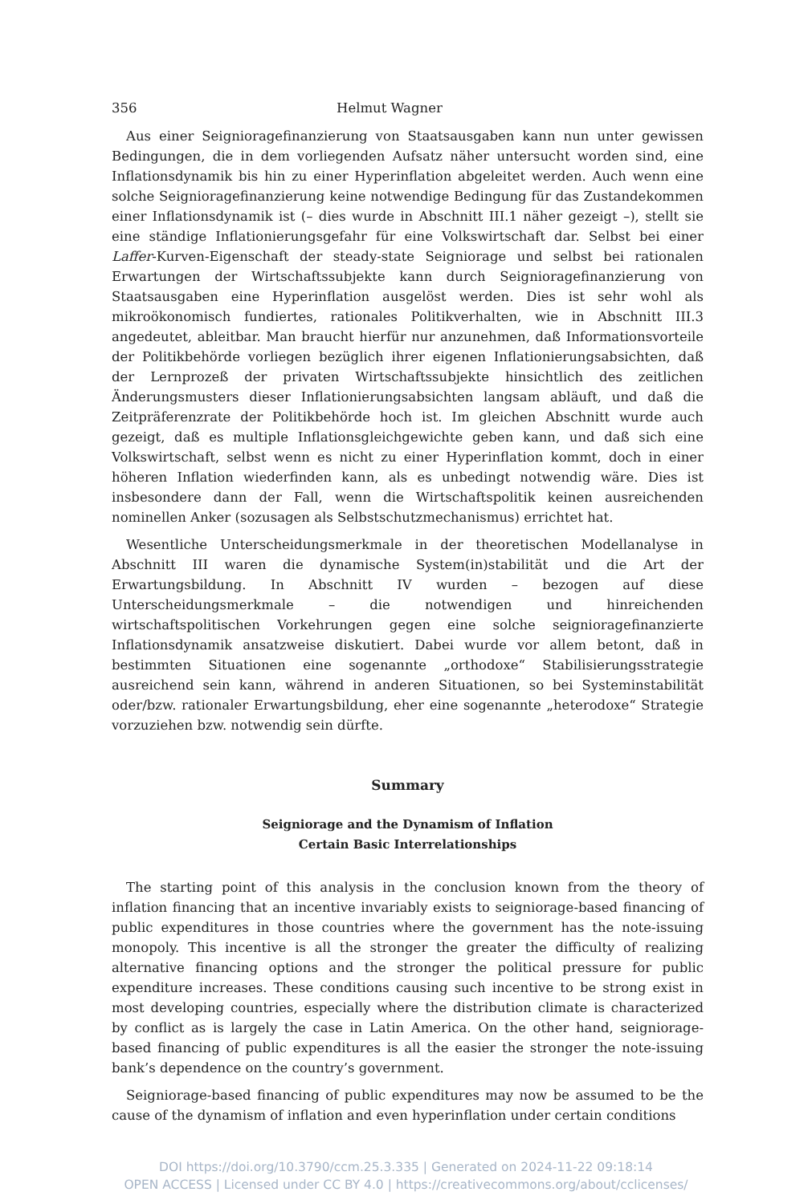356 Helmut Wagner
Aus einer Seignioragefinanzierung von Staatsausgaben kann nun unter gewissen Bedingungen, die in dem vorliegenden Aufsatz näher untersucht worden sind, eine Inflationsdynamik bis hin zu einer Hyperinflation abgeleitet werden. Auch wenn eine solche Seignioragefinanzierung keine notwendige Bedingung für das Zustandekommen einer Inflationsdynamik ist (– dies wurde in Abschnitt III.1 näher gezeigt –), stellt sie eine ständige Inflationierungsgefahr für eine Volkswirtschaft dar. Selbst bei einer Laffer-Kurven-Eigenschaft der steady-state Seigniorage und selbst bei rationalen Erwartungen der Wirtschaftssubjekte kann durch Seignioragefinanzierung von Staatsausgaben eine Hyperinflation ausgelöst werden. Dies ist sehr wohl als mikroökonomisch fundiertes, rationales Politikverhalten, wie in Abschnitt III.3 angedeutet, ableitbar. Man braucht hierfür nur anzunehmen, daß Informationsvorteile der Politikbehörde vorliegen bezüglich ihrer eigenen Inflationierungsabsichten, daß der Lernprozeß der privaten Wirtschaftssubjekte hinsichtlich des zeitlichen Änderungsmusters dieser Inflationierungsabsichten langsam abläuft, und daß die Zeitpräferenzrate der Politikbehörde hoch ist. Im gleichen Abschnitt wurde auch gezeigt, daß es multiple Inflationsgleichgewichte geben kann, und daß sich eine Volkswirtschaft, selbst wenn es nicht zu einer Hyperinflation kommt, doch in einer höheren Inflation wiederfinden kann, als es unbedingt notwendig wäre. Dies ist insbesondere dann der Fall, wenn die Wirtschaftspolitik keinen ausreichenden nominellen Anker (sozusagen als Selbstschutzmechanismus) errichtet hat.
Wesentliche Unterscheidungsmerkmale in der theoretischen Modellanalyse in Abschnitt III waren die dynamische System(in)stabilität und die Art der Erwartungsbildung. In Abschnitt IV wurden – bezogen auf diese Unterscheidungsmerkmale – die notwendigen und hinreichenden wirtschaftspolitischen Vorkehrungen gegen eine solche seignioragefinanzierte Inflationsdynamik ansatzweise diskutiert. Dabei wurde vor allem betont, daß in bestimmten Situationen eine sogenannte „orthodoxe“ Stabilisierungsstrategie ausreichend sein kann, während in anderen Situationen, so bei Systeminstabilität oder/bzw. rationaler Erwartungsbildung, eher eine sogenannte „heterodoxe“ Strategie vorzuziehen bzw. notwendig sein dürfte.
Summary
Seigniorage and the Dynamism of Inflation
Certain Basic Interrelationships
The starting point of this analysis in the conclusion known from the theory of inflation financing that an incentive invariably exists to seigniorage-based financing of public expenditures in those countries where the government has the note-issuing monopoly. This incentive is all the stronger the greater the difficulty of realizing alternative financing options and the stronger the political pressure for public expenditure increases. These conditions causing such incentive to be strong exist in most developing countries, especially where the distribution climate is characterized by conflict as is largely the case in Latin America. On the other hand, seigniorage-based financing of public expenditures is all the easier the stronger the note-issuing bank’s dependence on the country’s government.
Seigniorage-based financing of public expenditures may now be assumed to be the cause of the dynamism of inflation and even hyperinflation under certain conditions
DOI https://doi.org/10.3790/ccm.25.3.335 | Generated on 2024-11-22 09:18:14
OPEN ACCESS | Licensed under CC BY 4.0 | https://creativecommons.org/about/cclicenses/